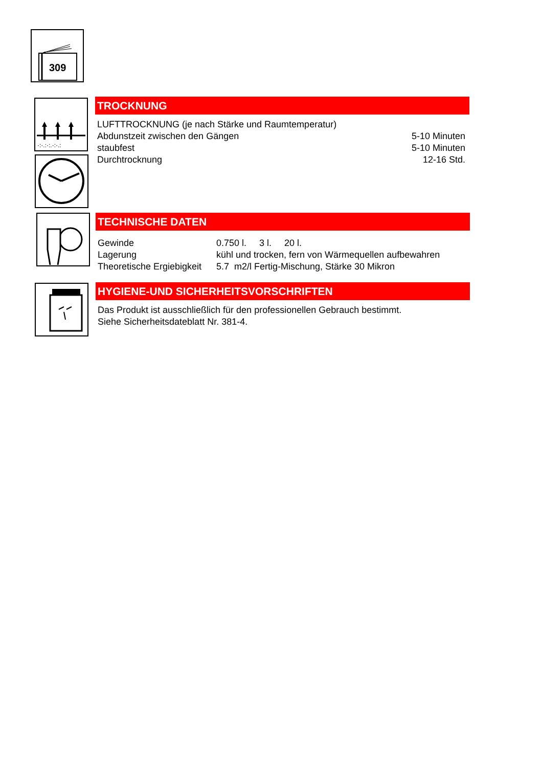309
·:·.:·:.·:·.:
TROCKNUNG
LUFTTROCKNUNG (je nach Stärke und Raumtemperatur)
| Abdunstzeit zwischen den Gängen | 5-10 Minuten |
| staubfest | 5-10 Minuten |
| Durchtrocknung | 12-16 Std. |
TECHNISCHE DATEN
| Gewinde | 0.750 l. 3 l. 20 l. |
| Lagerung | kühl und trocken, fern von Wärmequellen aufbewahren |
| Theoretische Ergiebigkeit | 5.7 m2/l Fertig-Mischung, Stärke 30 Mikron |
HYGIENE-UND SICHERHEITSVORSCHRIFTEN
Das Produkt ist ausschließlich für den professionellen Gebrauch bestimmt.
Siehe Sicherheitsdateblatt Nr. 381-4.